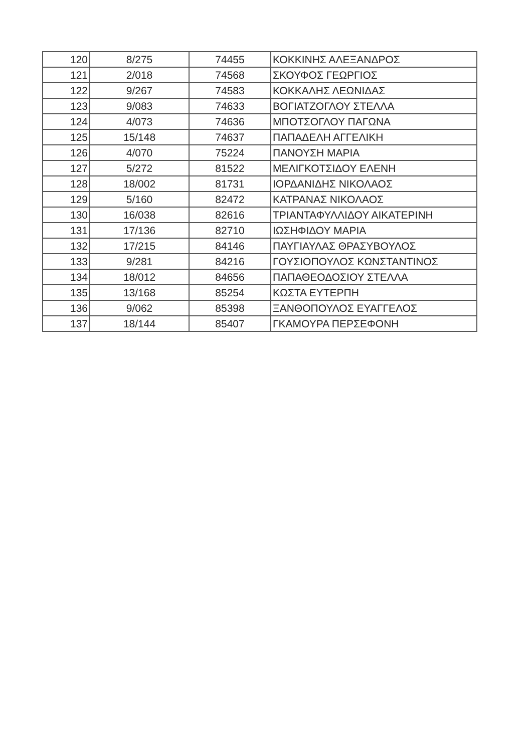| 120 | 8/275 | 74455 | ΚΟΚΚΙΝΗΣ ΑΛΕΞΑΝΔΡΟΣ |
| 121 | 2/018 | 74568 | ΣΚΟΥΦΟΣ ΓΕΩΡΓΙΟΣ |
| 122 | 9/267 | 74583 | ΚΟΚΚΑΛΗΣ ΛΕΩΝΙΔΑΣ |
| 123 | 9/083 | 74633 | ΒΟΓΙΑΤΖΟΓΛΟΥ ΣΤΕΛΛΑ |
| 124 | 4/073 | 74636 | ΜΠΟΤΣΟΓΛΟΥ ΠΑΓΩΝΑ |
| 125 | 15/148 | 74637 | ΠΑΠΑΔΕΛΗ ΑΓΓΕΛΙΚΗ |
| 126 | 4/070 | 75224 | ΠΑΝΟΥΣΗ ΜΑΡΙΑ |
| 127 | 5/272 | 81522 | ΜΕΛΙΓΚΟΤΣΙΔΟΥ ΕΛΕΝΗ |
| 128 | 18/002 | 81731 | ΙΟΡΔΑΝΙΔΗΣ ΝΙΚΟΛΑΟΣ |
| 129 | 5/160 | 82472 | ΚΑΤΡΑΝΑΣ ΝΙΚΟΛΑΟΣ |
| 130 | 16/038 | 82616 | ΤΡΙΑΝΤΑΦΥΛΛΙΔΟΥ ΑΙΚΑΤΕΡΙΝΗ |
| 131 | 17/136 | 82710 | ΙΩΣΗΦΙΔΟΥ ΜΑΡΙΑ |
| 132 | 17/215 | 84146 | ΠΑΥΓΙΑΥΛΑΣ ΘΡΑΣΥΒΟΥΛΟΣ |
| 133 | 9/281 | 84216 | ΓΟΥΣΙΟΠΟΥΛΟΣ ΚΩΝΣΤΑΝΤΙΝΟΣ |
| 134 | 18/012 | 84656 | ΠΑΠΑΘΕΟΔΟΣΙΟΥ ΣΤΕΛΛΑ |
| 135 | 13/168 | 85254 | ΚΩΣΤΑ ΕΥΤΕΡΠΗ |
| 136 | 9/062 | 85398 | ΞΑΝΘΟΠΟΥΛΟΣ ΕΥΑΓΓΕΛΟΣ |
| 137 | 18/144 | 85407 | ΓΚΑΜΟΥΡΑ ΠΕΡΣΕΦΟΝΗ |